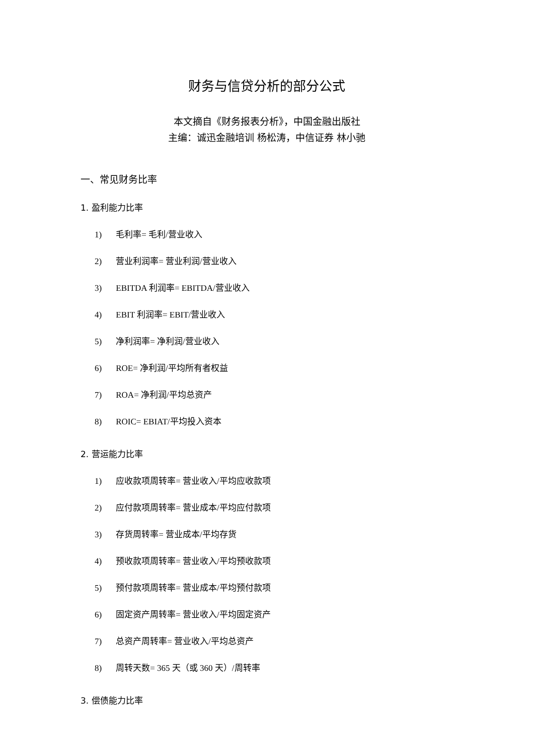财务与信贷分析的部分公式
本文摘自《财务报表分析》，中国金融出版社
主编：诚迅金融培训 杨松涛，中信证券 林小驰
一、常见财务比率
1. 盈利能力比率
1) 毛利率= 毛利/营业收入
2) 营业利润率= 营业利润/营业收入
3) EBITDA 利润率= EBITDA/营业收入
4) EBIT 利润率= EBIT/营业收入
5) 净利润率= 净利润/营业收入
6) ROE= 净利润/平均所有者权益
7) ROA= 净利润/平均总资产
8) ROIC= EBIAT/平均投入资本
2. 营运能力比率
1) 应收款项周转率= 营业收入/平均应收款项
2) 应付款项周转率= 营业成本/平均应付款项
3) 存货周转率= 营业成本/平均存货
4) 预收款项周转率= 营业收入/平均预收款项
5) 预付款项周转率= 营业成本/平均预付款项
6) 固定资产周转率= 营业收入/平均固定资产
7) 总资产周转率= 营业收入/平均总资产
8) 周转天数= 365 天（或 360 天）/周转率
3. 偿债能力比率